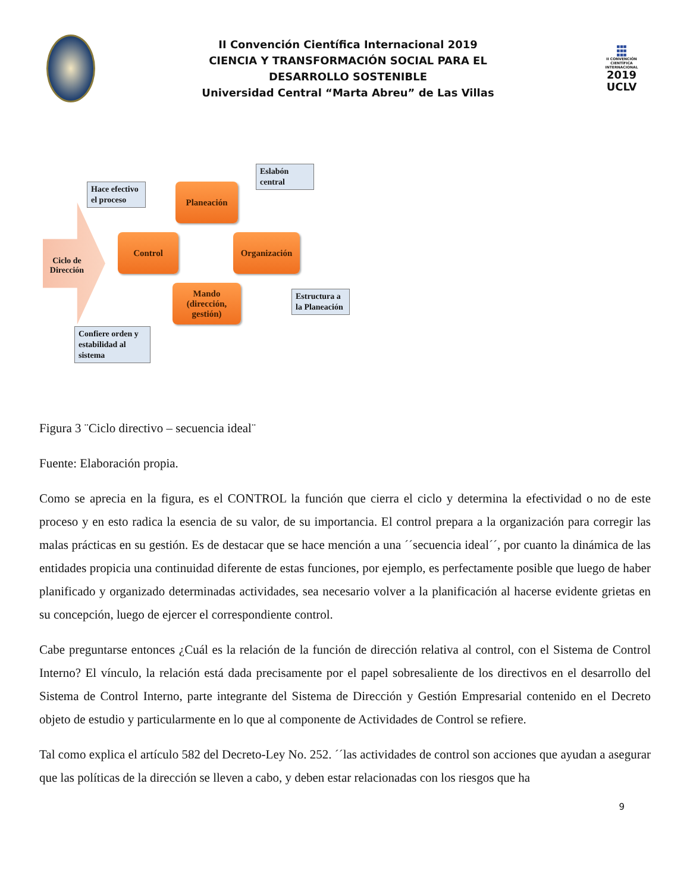II Convención Científica Internacional 2019
CIENCIA Y TRANSFORMACIÓN SOCIAL PARA EL
DESARROLLO SOSTENIBLE
Universidad Central “Marta Abreu” de Las Villas
■■■
■■■
■■■
II CONVENCIÓN CIENTÍFICA INTERNACIONAL
2019
UCLV
Ciclo de Dirección
Planeación
Control Organización
Mando (dirección, gestión)
Hace efectivo el proceso
Eslabón central
Estructura a la Planeación
Confiere orden y estabilidad al sistema
Figura 3 ¨Ciclo directivo – secuencia ideal¨
Fuente: Elaboración propia.
Como se aprecia en la figura, es el CONTROL la función que cierra el ciclo y determina la efectividad o no de este proceso y en esto radica la esencia de su valor, de su importancia. El control prepara a la organización para corregir las malas prácticas en su gestión. Es de destacar que se hace mención a una ´´secuencia ideal´´, por cuanto la dinámica de las entidades propicia una continuidad diferente de estas funciones, por ejemplo, es perfectamente posible que luego de haber planificado y organizado determinadas actividades, sea necesario volver a la planificación al hacerse evidente grietas en su concepción, luego de ejercer el correspondiente control.
Cabe preguntarse entonces ¿Cuál es la relación de la función de dirección relativa al control, con el Sistema de Control Interno? El vínculo, la relación está dada precisamente por el papel sobresaliente de los directivos en el desarrollo del Sistema de Control Interno, parte integrante del Sistema de Dirección y Gestión Empresarial contenido en el Decreto objeto de estudio y particularmente en lo que al componente de Actividades de Control se refiere.
Tal como explica el artículo 582 del Decreto-Ley No. 252. ´´las actividades de control son acciones que ayudan a asegurar que las políticas de la dirección se lleven a cabo, y deben estar relacionadas con los riesgos que ha
9